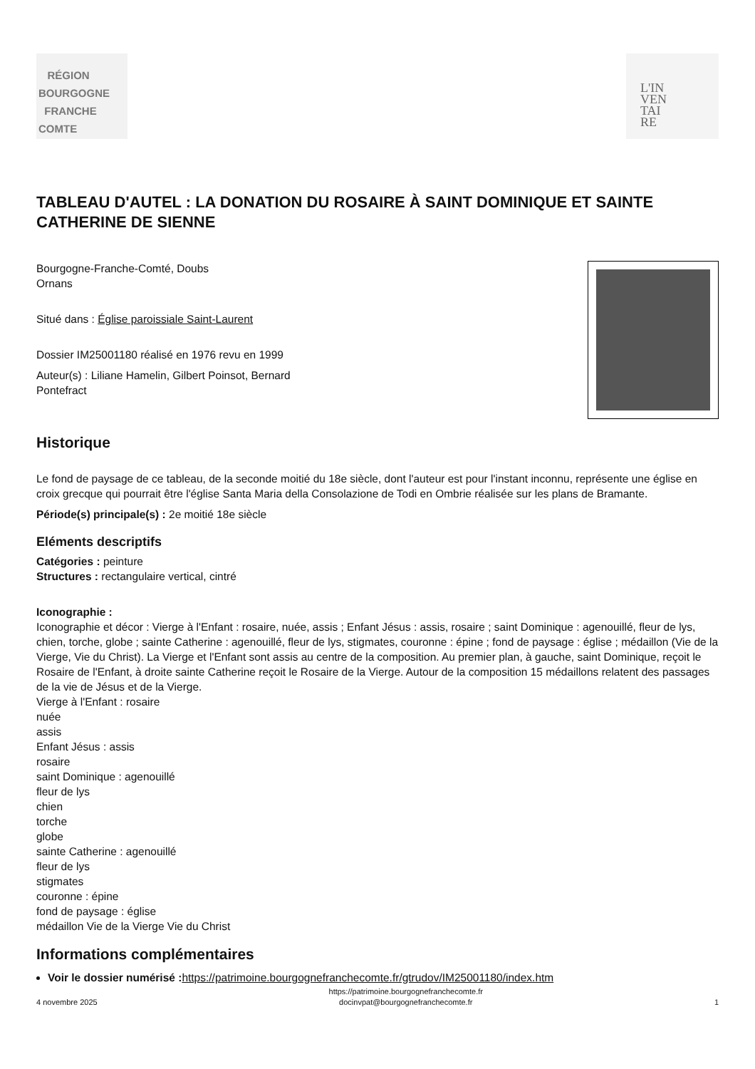RÉGION
BOURGOGNE
FRANCHE
COMTE
L'IN
VEN
TAI
RE
TABLEAU D'AUTEL : LA DONATION DU ROSAIRE À SAINT DOMINIQUE ET SAINTE CATHERINE DE SIENNE
Bourgogne-Franche-Comté, Doubs
Ornans
Situé dans : Église paroissiale Saint-Laurent
Dossier IM25001180 réalisé en 1976 revu en 1999
Auteur(s) : Liliane Hamelin, Gilbert Poinsot, Bernard
Pontefract
Historique
Le fond de paysage de ce tableau, de la seconde moitié du 18e siècle, dont l'auteur est pour l'instant inconnu, représente une église en croix grecque qui pourrait être l'église Santa Maria della Consolazione de Todi en Ombrie réalisée sur les plans de Bramante.
Période(s) principale(s) : 2e moitié 18e siècle
Eléments descriptifs
Catégories : peinture
Structures : rectangulaire vertical, cintré
Iconographie :
Iconographie et décor : Vierge à l'Enfant : rosaire, nuée, assis ; Enfant Jésus : assis, rosaire ; saint Dominique : agenouillé, fleur de lys, chien, torche, globe ; sainte Catherine : agenouillé, fleur de lys, stigmates, couronne : épine ; fond de paysage : église ; médaillon (Vie de la Vierge, Vie du Christ). La Vierge et l'Enfant sont assis au centre de la composition. Au premier plan, à gauche, saint Dominique, reçoit le Rosaire de l'Enfant, à droite sainte Catherine reçoit le Rosaire de la Vierge. Autour de la composition 15 médaillons relatent des passages de la vie de Jésus et de la Vierge.
Vierge à l'Enfant : rosaire
nuée
assis
Enfant Jésus : assis
rosaire
saint Dominique : agenouillé
fleur de lys
chien
torche
globe
sainte Catherine : agenouillé
fleur de lys
stigmates
couronne : épine
fond de paysage : église
médaillon Vie de la Vierge Vie du Christ
Informations complémentaires
Voir le dossier numérisé : https://patrimoine.bourgognefranchecomte.fr/gtrudov/IM25001180/index.htm
4 novembre 2025 https://patrimoine.bourgognefranchecomte.fr
docinvpat@bourgognefranchecomte.fr 1